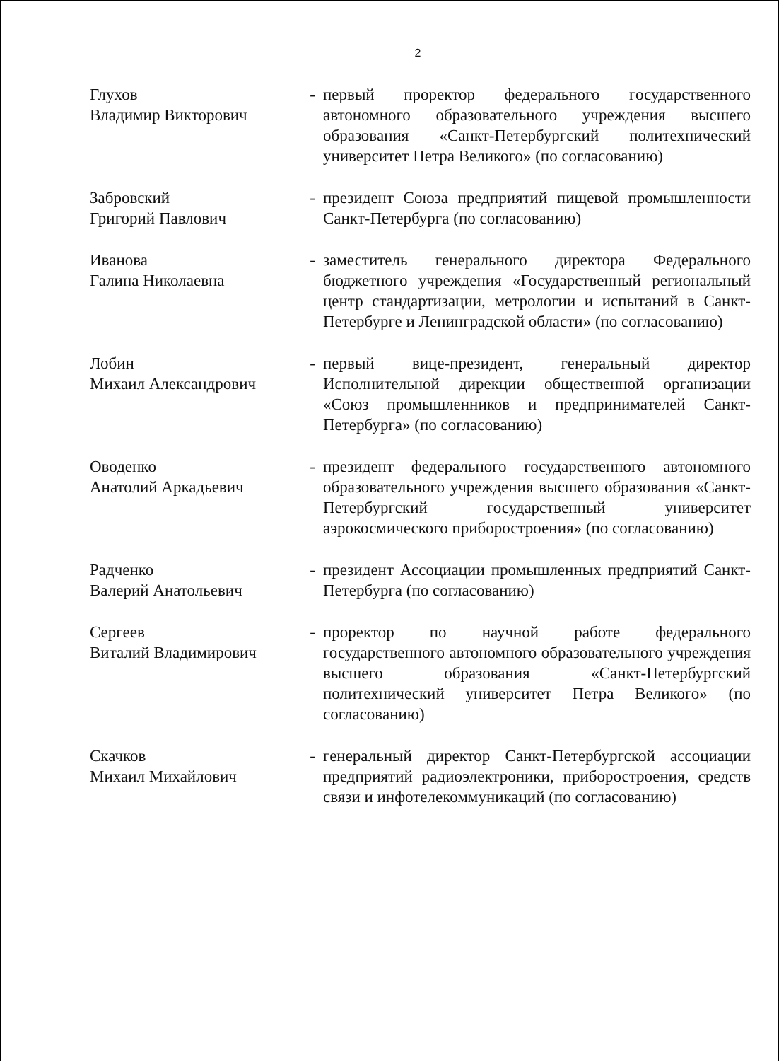2
Глухов
Владимир Викторович
- первый проректор федерального государственного автономного образовательного учреждения высшего образования «Санкт-Петербургский политехнический университет Петра Великого» (по согласованию)
Забровский
Григорий Павлович
- президент Союза предприятий пищевой промышленности Санкт-Петербурга (по согласованию)
Иванова
Галина Николаевна
- заместитель генерального директора Федерального бюджетного учреждения «Государственный региональный центр стандартизации, метрологии и испытаний в Санкт-Петербурге и Ленинградской области» (по согласованию)
Лобин
Михаил Александрович
- первый вице-президент, генеральный директор Исполнительной дирекции общественной организации «Союз промышленников и предпринимателей Санкт-Петербурга» (по согласованию)
Оводенко
Анатолий Аркадьевич
- президент федерального государственного автономного образовательного учреждения высшего образования «Санкт-Петербургский государственный университет аэрокосмического приборостроения» (по согласованию)
Радченко
Валерий Анатольевич
- президент Ассоциации промышленных предприятий Санкт-Петербурга (по согласованию)
Сергеев
Виталий Владимирович
- проректор по научной работе федерального государственного автономного образовательного учреждения высшего образования «Санкт-Петербургский политехнический университет Петра Великого» (по согласованию)
Скачков
Михаил Михайлович
- генеральный директор Санкт-Петербургской ассоциации предприятий радиоэлектроники, приборостроения, средств связи и инфотелекоммуникаций (по согласованию)